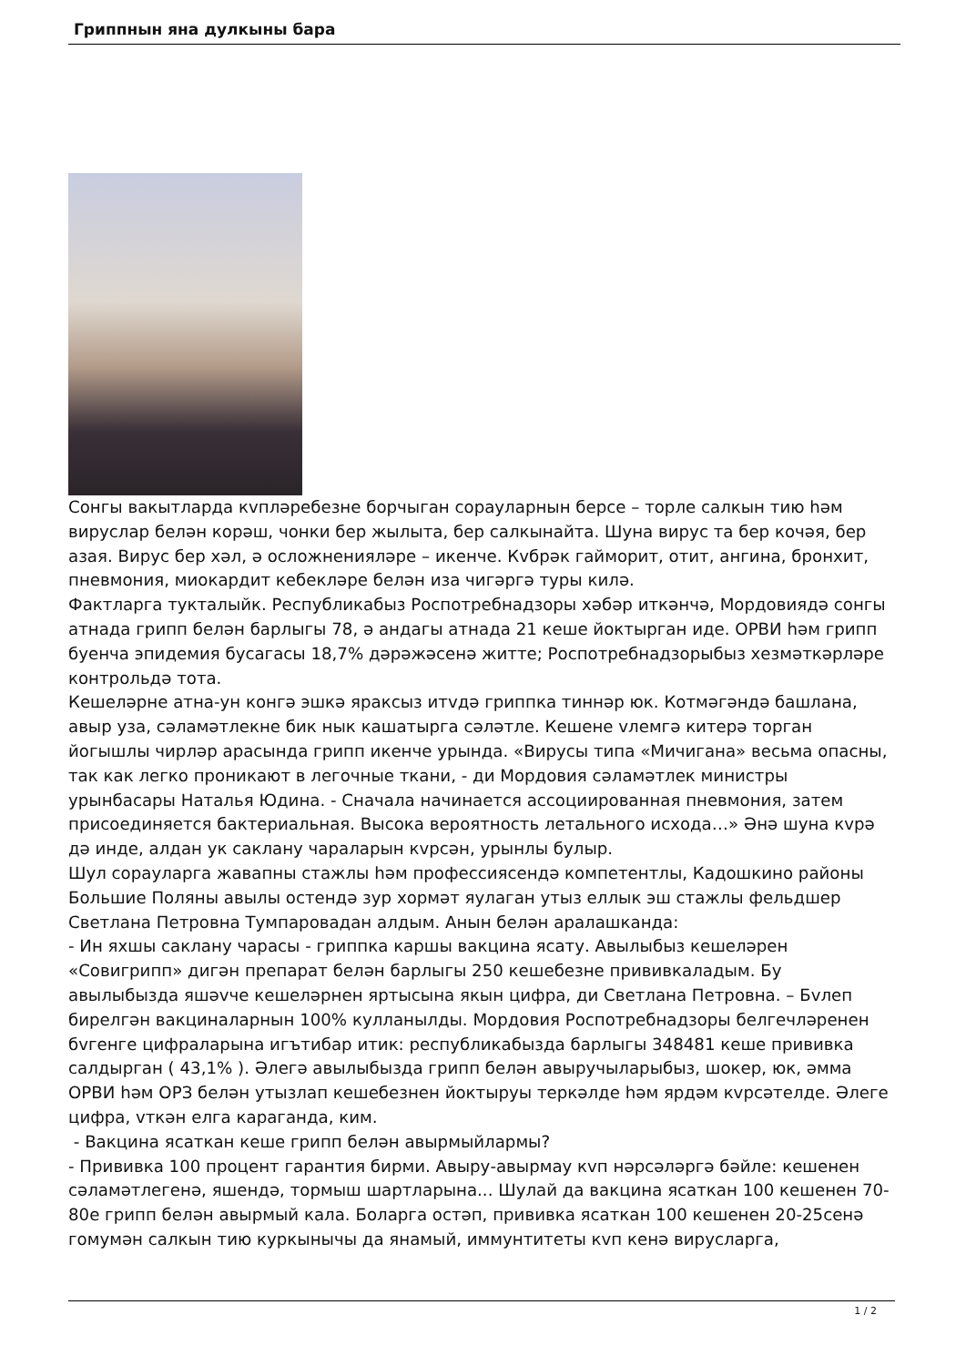Гриппнын яна дулкыны бара
Сонгы вакытларда кvплəребезне борчыган сорауларнын берсе – торле салкын тию һəм вируслар белəн корəш, чонки бер жылыта, бер салкынайта. Шуна вирус та бер кочəя, бер азая. Вирус бер хəл, ə осложнениялəре – икенче. Кvбрəк гайморит, отит, ангина, бронхит, пневмония, миокардит кебеклəре белəн иза чигəргə туры килə.
Фактларга тукталыйк. Республикабыз Роспотребнадзоры хəбəр иткəнчə, Мордовиядə сонгы атнада грипп белəн барлыгы 78, ə андагы атнада 21 кеше йоктырган иде. ОРВИ һəм грипп буенча эпидемия бусагасы 18,7% дəрəжəсенə житте; Роспотребнадзорыбыз хезмəткəрлəре контрольдə тота.
Кешелəрне атна-ун конгə эшкə яраксыз итvдə гриппка тиннəр юк. Котмəгəндə башлана, авыр уза, сəламəтлекне бик нык кашатырга сəлəтле. Кешене vлемгə китерə торган йогышлы чирлəр арасында грипп икенче урында. «Вирусы типа «Мичигана» весьма опасны, так как легко проникают в легочные ткани, - ди Мордовия сəламəтлек министры урынбасары Наталья Юдина. - Сначала начинается ассоциированная пневмония, затем присоединяется бактериальная. Высока вероятность летального исхода…» Əнə шуна кvрə дə инде, алдан ук саклану чараларын кvрсəн, урынлы булыр.
Шул сорауларга жавапны стажлы һəм профессиясендə компетентлы, Кадошкино районы Большие Поляны авылы остендə зур хормəт яулаган утыз еллык эш стажлы фельдшер Светлана Петровна Тумпаровадан алдым. Анын белəн аралашканда:
- Ин яхшы саклану чарасы - гриппка каршы вакцина ясату. Авылыбыз кешелəрен «Совигрипп» дигəн препарат белəн барлыгы 250 кешебезне прививкаладым. Бу авылыбызда яшəvче кешелəрнен яртысына якын цифра, ди Светлана Петровна. – Бvлеп бирелгəн вакциналарнын 100% кулланылды. Мордовия Роспотребнадзоры белгечлəренен бvгенге цифраларына игътибар итик: республикабызда барлыгы 348481 кеше прививка салдырган ( 43,1% ). Əлегə авылыбызда грипп белəн авыручыларыбыз, шокер, юк, əмма ОРВИ һəм ОРЗ белəн утызлап кешебезнен йоктыруы теркəлде һəм ярдəм кvрсəтелде. Əлеге цифра, vткəн елга караганда, ким.
- Вакцина ясаткан кеше грипп белəн авырмыйлармы?
- Прививка 100 процент гарантия бирми. Авыру-авырмау кvп нəрсəлəргə бəйле: кешенен сəламəтлегенə, яшендə, тормыш шартларына... Шулай да вакцина ясаткан 100 кешенен 70-80е грипп белəн авырмый кала. Боларга остəп, прививка ясаткан 100 кешенен 20-25сенə гомумəн салкын тию куркынычы да янамый, иммунтитеты кvп кенə вирусларга,
1 / 2